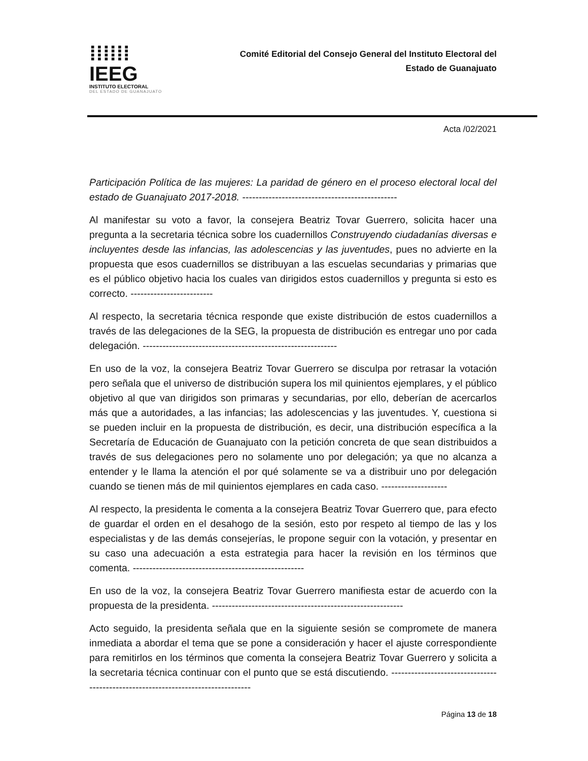⁞⁞⁞⁞⁞⁞ IEEG
INSTITUTO ELECTORAL
DEL ESTADO DE GUANAJUATO
Comité Editorial del Consejo General del Instituto Electoral del
Estado de Guanajuato
Acta /02/2021
Participación Política de las mujeres: La paridad de género en el proceso electoral local del estado de Guanajuato 2017-2018. -----------------------------------------------
Al manifestar su voto a favor, la consejera Beatriz Tovar Guerrero, solicita hacer una pregunta a la secretaria técnica sobre los cuadernillos Construyendo ciudadanías diversas e incluyentes desde las infancias, las adolescencias y las juventudes, pues no advierte en la propuesta que esos cuadernillos se distribuyan a las escuelas secundarias y primarias que es el público objetivo hacia los cuales van dirigidos estos cuadernillos y pregunta si esto es correcto. -------------------------
Al respecto, la secretaria técnica responde que existe distribución de estos cuadernillos a través de las delegaciones de la SEG, la propuesta de distribución es entregar uno por cada delegación. -----------------------------------------------------------
En uso de la voz, la consejera Beatriz Tovar Guerrero se disculpa por retrasar la votación pero señala que el universo de distribución supera los mil quinientos ejemplares, y el público objetivo al que van dirigidos son primaras y secundarias, por ello, deberían de acercarlos más que a autoridades, a las infancias; las adolescencias y las juventudes. Y, cuestiona si se pueden incluir en la propuesta de distribución, es decir, una distribución específica a la Secretaría de Educación de Guanajuato con la petición concreta de que sean distribuidos a través de sus delegaciones pero no solamente uno por delegación; ya que no alcanza a entender y le llama la atención el por qué solamente se va a distribuir uno por delegación cuando se tienen más de mil quinientos ejemplares en cada caso. --------------------
Al respecto, la presidenta le comenta a la consejera Beatriz Tovar Guerrero que, para efecto de guardar el orden en el desahogo de la sesión, esto por respeto al tiempo de las y los especialistas y de las demás consejerías, le propone seguir con la votación, y presentar en su caso una adecuación a esta estrategia para hacer la revisión en los términos que comenta. ----------------------------------------------------
En uso de la voz, la consejera Beatriz Tovar Guerrero manifiesta estar de acuerdo con la propuesta de la presidenta. ----------------------------------------------------------
Acto seguido, la presidenta señala que en la siguiente sesión se compromete de manera inmediata a abordar el tema que se pone a consideración y hacer el ajuste correspondiente para remitirlos en los términos que comenta la consejera Beatriz Tovar Guerrero y solicita a la secretaria técnica continuar con el punto que se está discutiendo. ---------------------------------------------------------------------------------
Página 13 de 18